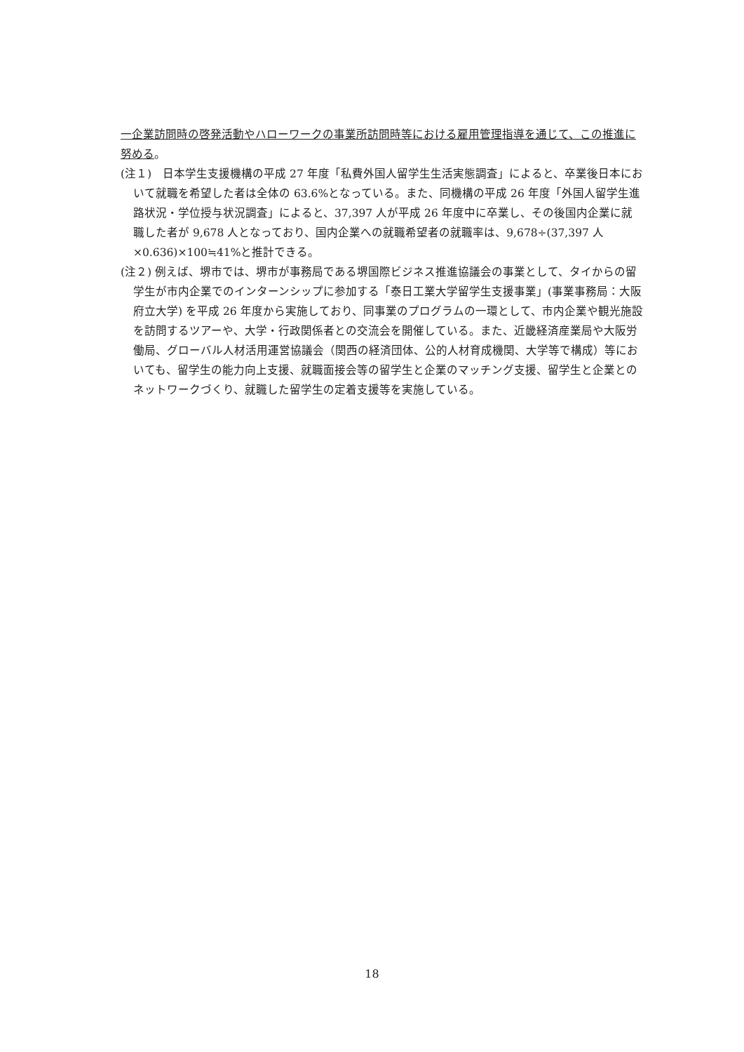一企業訪問時の啓発活動やハローワークの事業所訪問時等における雇用管理指導を通じて、この推進に努める。
(注１)　日本学生支援機構の平成 27 年度「私費外国人留学生生活実態調査」によると、卒業後日本において就職を希望した者は全体の 63.6%となっている。また、同機構の平成 26 年度「外国人留学生進路状況・学位授与状況調査」によると、37,397 人が平成 26 年度中に卒業し、その後国内企業に就職した者が 9,678 人となっており、国内企業への就職希望者の就職率は、9,678÷(37,397 人×0.636)×100≒41%と推計できる。
(注２) 例えば、堺市では、堺市が事務局である堺国際ビジネス推進協議会の事業として、タイからの留学生が市内企業でのインターンシップに参加する「泰日工業大学留学生支援事業」(事業事務局：大阪府立大学) を平成 26 年度から実施しており、同事業のプログラムの一環として、市内企業や観光施設を訪問するツアーや、大学・行政関係者との交流会を開催している。また、近畿経済産業局や大阪労働局、グローバル人材活用運営協議会（関西の経済団体、公的人材育成機関、大学等で構成）等においても、留学生の能力向上支援、就職面接会等の留学生と企業のマッチング支援、留学生と企業とのネットワークづくり、就職した留学生の定着支援等を実施している。
18